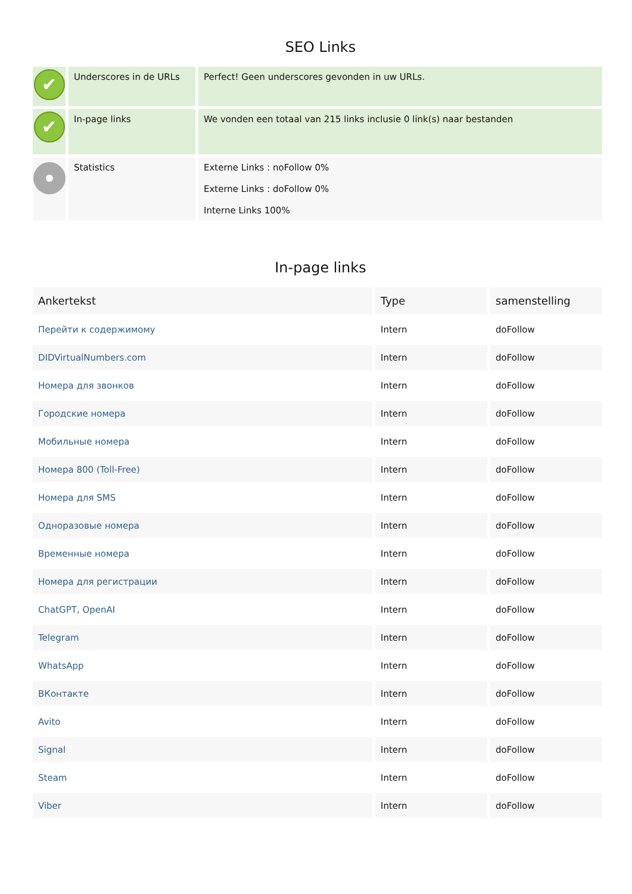SEO Links
| ✔ | Underscores in de URLs | Perfect! Geen underscores gevonden in uw URLs. |
| ✔ | In-page links | We vonden een totaal van 215 links inclusie 0 link(s) naar bestanden |
| | Statistics | Externe Links : noFollow 0% Externe Links : doFollow 0% Interne Links 100% |
In-page links
| Ankertekst | Type | samenstelling |
| --- | --- | --- |
| Перейти к содержимому | Intern | doFollow |
| DIDVirtualNumbers.com | Intern | doFollow |
| Номера для звонков | Intern | doFollow |
| Городские номера | Intern | doFollow |
| Мобильные номера | Intern | doFollow |
| Номера 800 (Toll-Free) | Intern | doFollow |
| Номера для SMS | Intern | doFollow |
| Одноразовые номера | Intern | doFollow |
| Временные номера | Intern | doFollow |
| Номера для регистрации | Intern | doFollow |
| ChatGPT, OpenAI | Intern | doFollow |
| Telegram | Intern | doFollow |
| WhatsApp | Intern | doFollow |
| ВКонтакте | Intern | doFollow |
| Avito | Intern | doFollow |
| Signal | Intern | doFollow |
| Steam | Intern | doFollow |
| Viber | Intern | doFollow |